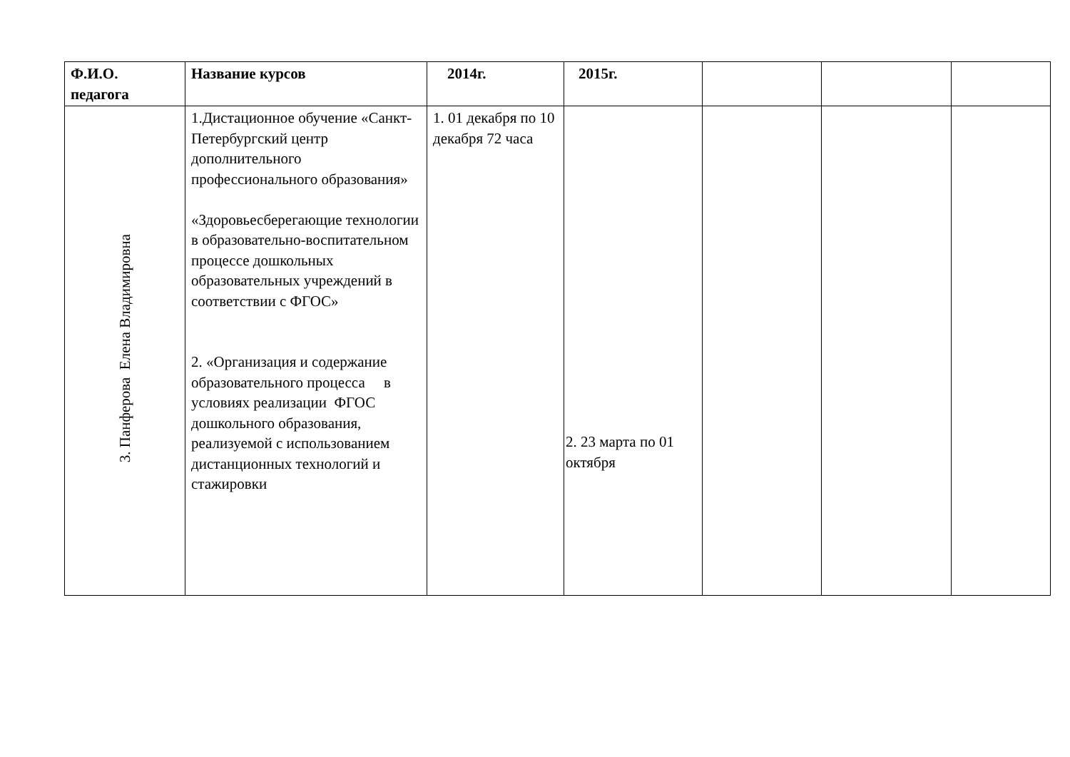| Ф.И.О. педагога | Название курсов | 2014г. | 2015г. | | | |
| --- | --- | --- | --- | --- | --- | --- |
| 3. Панферова Елена Владимировна | 1.Дистационное обучение «Санкт-Петербургский центр дополнительного профессионального образования» «Здоровьесберегающие технологии в образовательно-воспитательном процессе дошкольных образовательных учреждений в соответствии с ФГОС» 2. «Организация и содержание образовательного процесса в условиях реализации ФГОС дошкольного образования, реализуемой с использованием дистанционных технологий и стажировки | 1. 01 декабря по 10 декабря 72 часа | 2. 23 марта по 01 октября | | | |